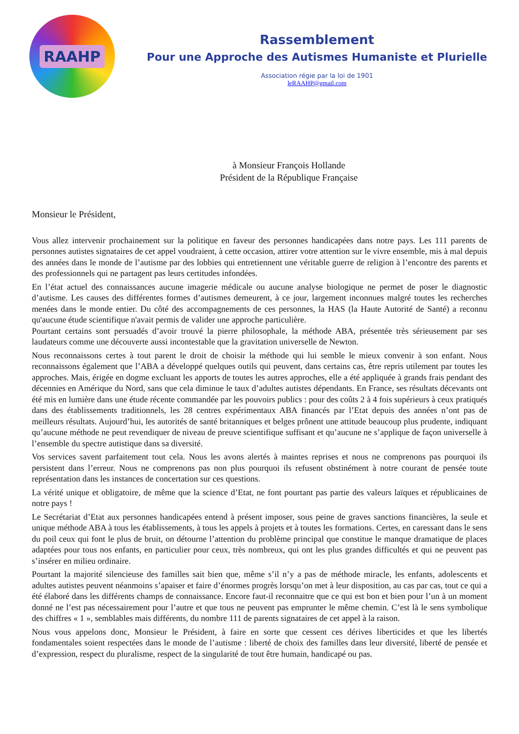RAAHP
Rassemblement
Pour une Approche des Autismes Humaniste et Plurielle
Association régie par la loi de 1901
leRAAHP@gmail.com
à Monsieur François Hollande
Président de la République Française
Monsieur le Président,
Vous allez intervenir prochainement sur la politique en faveur des personnes handicapées dans notre pays. Les 111 parents de personnes autistes signataires de cet appel voudraient, à cette occasion, attirer votre attention sur le vivre ensemble, mis à mal depuis des années dans le monde de l’autisme par des lobbies qui entretiennent une véritable guerre de religion à l’encontre des parents et des professionnels qui ne partagent pas leurs certitudes infondées.
En l’état actuel des connaissances aucune imagerie médicale ou aucune analyse biologique ne permet de poser le diagnostic d’autisme. Les causes des différentes formes d’autismes demeurent, à ce jour, largement inconnues malgré toutes les recherches menées dans le monde entier. Du côté des accompagnements de ces personnes, la HAS (la Haute Autorité de Santé) a reconnu qu'aucune étude scientifique n'avait permis de valider une approche particulière.
Pourtant certains sont persuadés d’avoir trouvé la pierre philosophale, la méthode ABA, présentée très sérieusement par ses laudateurs comme une découverte aussi incontestable que la gravitation universelle de Newton.
Nous reconnaissons certes à tout parent le droit de choisir la méthode qui lui semble le mieux convenir à son enfant. Nous reconnaissons également que l’ABA a développé quelques outils qui peuvent, dans certains cas, être repris utilement par toutes les approches. Mais, érigée en dogme excluant les apports de toutes les autres approches, elle a été appliquée à grands frais pendant des décennies en Amérique du Nord, sans que cela diminue le taux d’adultes autistes dépendants. En France, ses résultats décevants ont été mis en lumière dans une étude récente commandée par les pouvoirs publics : pour des coûts 2 à 4 fois supérieurs à ceux pratiqués dans des établissements traditionnels, les 28 centres expérimentaux ABA financés par l’Etat depuis des années n’ont pas de meilleurs résultats. Aujourd’hui, les autorités de santé britanniques et belges prônent une attitude beaucoup plus prudente, indiquant qu’aucune méthode ne peut revendiquer de niveau de preuve scientifique suffisant et qu’aucune ne s’applique de façon universelle à l’ensemble du spectre autistique dans sa diversité.
Vos services savent parfaitement tout cela. Nous les avons alertés à maintes reprises et nous ne comprenons pas pourquoi ils persistent dans l’erreur. Nous ne comprenons pas non plus pourquoi ils refusent obstinément à notre courant de pensée toute représentation dans les instances de concertation sur ces questions.
La vérité unique et obligatoire, de même que la science d’Etat, ne font pourtant pas partie des valeurs laïques et républicaines de notre pays !
Le Secrétariat d’Etat aux personnes handicapées entend à présent imposer, sous peine de graves sanctions financières, la seule et unique méthode ABA à tous les établissements, à tous les appels à projets et à toutes les formations. Certes, en caressant dans le sens du poil ceux qui font le plus de bruit, on détourne l’attention du problème principal que constitue le manque dramatique de places adaptées pour tous nos enfants, en particulier pour ceux, très nombreux, qui ont les plus grandes difficultés et qui ne peuvent pas s’insérer en milieu ordinaire.
Pourtant la majorité silencieuse des familles sait bien que, même s’il n’y a pas de méthode miracle, les enfants, adolescents et adultes autistes peuvent néanmoins s’apaiser et faire d’énormes progrès lorsqu’on met à leur disposition, au cas par cas, tout ce qui a été élaboré dans les différents champs de connaissance. Encore faut-il reconnaitre que ce qui est bon et bien pour l’un à un moment donné ne l’est pas nécessairement pour l’autre et que tous ne peuvent pas emprunter le même chemin. C’est là le sens symbolique des chiffres « 1 », semblables mais différents, du nombre 111 de parents signataires de cet appel à la raison.
Nous vous appelons donc, Monsieur le Président, à faire en sorte que cessent ces dérives liberticides et que les libertés fondamentales soient respectées dans le monde de l’autisme : liberté de choix des familles dans leur diversité, liberté de pensée et d’expression, respect du pluralisme, respect de la singularité de tout être humain, handicapé ou pas.